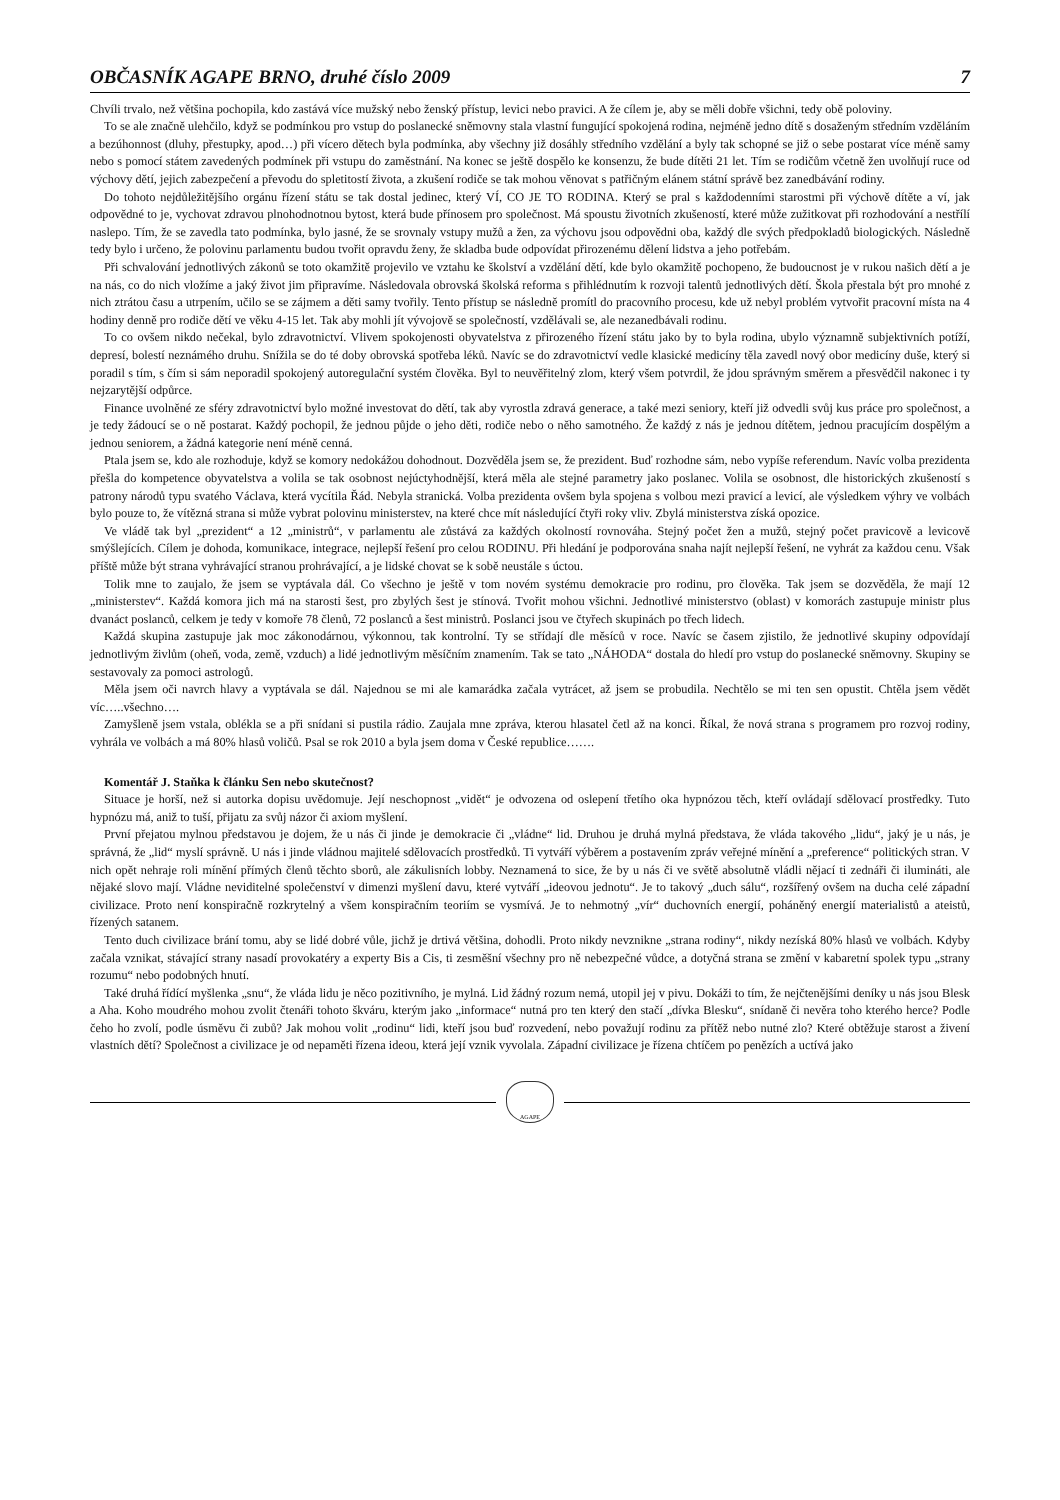OBČASNÍK AGAPE BRNO, druhé číslo 2009 7
Chvíli trvalo, než většina pochopila, kdo zastává více mužský nebo ženský přístup, levici nebo pravici. A že cílem je, aby se měli dobře všichni, tedy obě poloviny.
To se ale značně ulehčilo, když se podmínkou pro vstup do poslanecké sněmovny stala vlastní fungující spokojená rodina, nejméně jedno dítě s dosaženým středním vzděláním a bezúhonnost (dluhy, přestupky, apod…) při vícero dětech byla podmínka, aby všechny již dosáhly středního vzdělání a byly tak schopné se již o sebe postarat více méně samy nebo s pomocí státem zavedených podmínek při vstupu do zaměstnání. Na konec se ještě dospělo ke konsenzu, že bude dítěti 21 let. Tím se rodičům včetně žen uvolňují ruce od výchovy dětí, jejich zabezpečení a převodu do spletitostí života, a zkušení rodiče se tak mohou věnovat s patřičným elánem státní správě bez zanedbávání rodiny.
Do tohoto nejdůležitějšího orgánu řízení státu se tak dostal jedinec, který VÍ, CO JE TO RODINA. Který se pral s každodenními starostmi při výchově dítěte a ví, jak odpovědné to je, vychovat zdravou plnohodnotnou bytost, která bude přínosem pro společnost. Má spoustu životních zkušeností, které může zužitkovat při rozhodování a nestřílí naslepo. Tím, že se zavedla tato podmínka, bylo jasné, že se srovnaly vstupy mužů a žen, za výchovu jsou odpovědni oba, každý dle svých předpokladů biologických. Následně tedy bylo i určeno, že polovinu parlamentu budou tvořit opravdu ženy, že skladba bude odpovídat přirozenému dělení lidstva a jeho potřebám.
Při schvalování jednotlivých zákonů se toto okamžitě projevilo ve vztahu ke školství a vzdělání dětí, kde bylo okamžitě pochopeno, že budoucnost je v rukou našich dětí a je na nás, co do nich vložíme a jaký život jim připravíme. Následovala obrovská školská reforma s přihlédnutím k rozvoji talentů jednotlivých dětí. Škola přestala být pro mnohé z nich ztrátou času a utrpením, učilo se se zájmem a děti samy tvořily. Tento přístup se následně promítl do pracovního procesu, kde už nebyl problém vytvořit pracovní místa na 4 hodiny denně pro rodiče dětí ve věku 4-15 let. Tak aby mohli jít vývojově se společností, vzdělávali se, ale nezanedbávali rodinu.
To co ovšem nikdo nečekal, bylo zdravotnictví. Vlivem spokojenosti obyvatelstva z přirozeného řízení státu jako by to byla rodina, ubylo významně subjektivních potíží, depresí, bolestí neznámého druhu. Snížila se do té doby obrovská spotřeba léků. Navíc se do zdravotnictví vedle klasické medicíny těla zavedl nový obor medicíny duše, který si poradil s tím, s čím si sám neporadil spokojený autoregulační systém člověka. Byl to neuvěřitelný zlom, který všem potvrdil, že jdou správným směrem a přesvědčil nakonec i ty nejzarytější odpůrce.
Finance uvolněné ze sféry zdravotnictví bylo možné investovat do dětí, tak aby vyrostla zdravá generace, a také mezi seniory, kteří již odvedli svůj kus práce pro společnost, a je tedy žádoucí se o ně postarat. Každý pochopil, že jednou půjde o jeho děti, rodiče nebo o něho samotného. Že každý z nás je jednou dítětem, jednou pracujícím dospělým a jednou seniorem, a žádná kategorie není méně cenná.
Ptala jsem se, kdo ale rozhoduje, když se komory nedokážou dohodnout. Dozvěděla jsem se, že prezident. Buď rozhodne sám, nebo vypíše referendum. Navíc volba prezidenta přešla do kompetence obyvatelstva a volila se tak osobnost nejúctyhodnější, která měla ale stejné parametry jako poslanec. Volila se osobnost, dle historických zkušeností s patrony národů typu svatého Václava, která vycítila Řád. Nebyla stranická. Volba prezidenta ovšem byla spojena s volbou mezi pravicí a levicí, ale výsledkem výhry ve volbách bylo pouze to, že vítězná strana si může vybrat polovinu ministerstev, na které chce mít následující čtyři roky vliv. Zbylá ministerstva získá opozice.
Ve vládě tak byl „prezident“ a 12 „ministrů“, v parlamentu ale zůstává za každých okolností rovnováha. Stejný počet žen a mužů, stejný počet pravicově a levicově smýšlejících. Cílem je dohoda, komunikace, integrace, nejlepší řešení pro celou RODINU. Při hledání je podporována snaha najít nejlepší řešení, ne vyhrát za každou cenu. Však příště může být strana vyhrávající stranou prohrávající, a je lidské chovat se k sobě neustále s úctou.
Tolik mne to zaujalo, že jsem se vyptávala dál. Co všechno je ještě v tom novém systému demokracie pro rodinu, pro člověka. Tak jsem se dozvěděla, že mají 12 „ministerstev“. Každá komora jich má na starosti šest, pro zbylých šest je stínová. Tvořit mohou všichni. Jednotlivé ministerstvo (oblast) v komorách zastupuje ministr plus dvanáct poslanců, celkem je tedy v komoře 78 členů, 72 poslanců a šest ministrů. Poslanci jsou ve čtyřech skupinách po třech lidech.
Každá skupina zastupuje jak moc zákonodárnou, výkonnou, tak kontrolní. Ty se střídají dle měsíců v roce. Navíc se časem zjistilo, že jednotlivé skupiny odpovídají jednotlivým živlům (oheň, voda, země, vzduch) a lidé jednotlivým měsíčním znamením. Tak se tato „NÁHODA“ dostala do hledí pro vstup do poslanecké sněmovny. Skupiny se sestavovaly za pomoci astrologů.
Měla jsem oči navrch hlavy a vyptávala se dál. Najednou se mi ale kamarádka začala vytrácet, až jsem se probudila. Nechtělo se mi ten sen opustit. Chtěla jsem vědět víc…..všechno….
Zamyšleně jsem vstala, oblékla se a při snídani si pustila rádio. Zaujala mne zpráva, kterou hlasatel četl až na konci. Říkal, že nová strana s programem pro rozvoj rodiny, vyhrála ve volbách a má 80% hlasů voličů. Psal se rok 2010 a byla jsem doma v České republice…….
Komentář J. Staňka k článku Sen nebo skutečnost?
Situace je horší, než si autorka dopisu uvědomuje. Její neschopnost „vidět“ je odvozena od oslepení třetího oka hypnózou těch, kteří ovládají sdělovací prostředky. Tuto hypnózu má, aniž to tuší, přijatu za svůj názor či axiom myšlení.
První přejatou mylnou představou je dojem, že u nás či jinde je demokracie či „vládne“ lid. Druhou je druhá mylná představa, že vláda takového „lidu“, jaký je u nás, je správná, že „lid“ myslí správně. U nás i jinde vládnou majitelé sdělovacích prostředků. Ti vytváří výběrem a postavením zpráv veřejné mínění a „preference“ politických stran. V nich opět nehraje roli mínění přímých členů těchto sborů, ale zákulisních lobby. Neznamená to sice, že by u nás či ve světě absolutně vládli nějací ti zednáři či ilumináti, ale nějaké slovo mají. Vládne neviditelné společenství v dimenzi myšlení davu, které vytváří „ideovou jednotu“. Je to takový „duch sálu“, rozšířený ovšem na ducha celé západní civilizace. Proto není konspiračně rozkrytelný a všem konspiračním teoriím se vysmívá. Je to nehmotný „vír“ duchovních energií, poháněný energií materialistů a ateistů, řízených satanem.
Tento duch civilizace brání tomu, aby se lidé dobré vůle, jichž je drtivá většina, dohodli. Proto nikdy nevznikne „strana rodiny“, nikdy nezíská 80% hlasů ve volbách. Kdyby začala vznikat, stávající strany nasadí provokatéry a experty Bis a Cis, ti zesměšní všechny pro ně nebezpečné vůdce, a dotyčná strana se změní v kabaretní spolek typu „strany rozumu“ nebo podobných hnutí.
Také druhá řídící myšlenka „snu“, že vláda lidu je něco pozitivního, je mylná. Lid žádný rozum nemá, utopil jej v pivu. Dokáži to tím, že nejčtenějšími deníky u nás jsou Blesk a Aha. Koho moudrého mohou zvolit čtenáři tohoto škváru, kterým jako „informace“ nutná pro ten který den stačí „dívka Blesku“, snídaně či nevěra toho kterého herce? Podle čeho ho zvolí, podle úsměvu či zubů? Jak mohou volit „rodinu“ lidi, kteří jsou buď rozvedení, nebo považují rodinu za přítěž nebo nutné zlo? Které obtěžuje starost a živení vlastních dětí? Společnost a civilizace je od nepaměti řízena ideou, která její vznik vyvolala. Západní civilizace je řízena chtíčem po penězích a uctívá jako
AGAPE